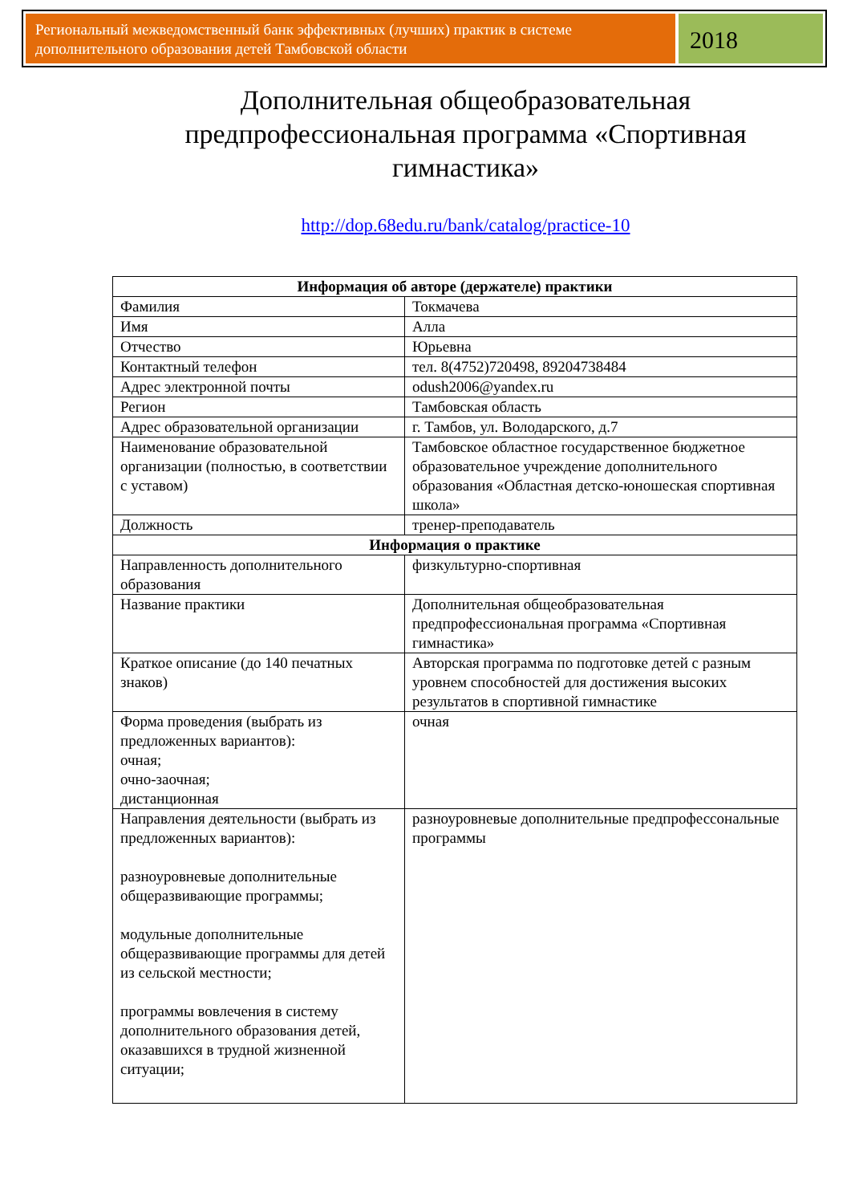Региональный межведомственный банк эффективных (лучших) практик в системе дополнительного образования детей Тамбовской области
2018
Дополнительная общеобразовательная предпрофессиональная программа «Спортивная гимнастика»
http://dop.68edu.ru/bank/catalog/practice-10
| Информация об авторе (держателе) практики | |
| --- | --- |
| Фамилия | Токмачева |
| Имя | Алла |
| Отчество | Юрьевна |
| Контактный телефон | тел. 8(4752)720498, 89204738484 |
| Адрес электронной почты | odush2006@yandex.ru |
| Регион | Тамбовская область |
| Адрес образовательной организации | г. Тамбов, ул. Володарского, д.7 |
| Наименование образовательной организации (полностью, в соответствии с уставом) | Тамбовское областное государственное бюджетное образовательное учреждение дополнительного образования «Областная детско-юношеская спортивная школа» |
| Должность | тренер-преподаватель |
| Информация о практике | |
| Направленность дополнительного образования | физкультурно-спортивная |
| Название практики | Дополнительная общеобразовательная предпрофессиональная программа «Спортивная гимнастика» |
| Краткое описание (до 140 печатных знаков) | Авторская программа по подготовке детей с разным уровнем способностей для достижения высоких результатов в спортивной гимнастике |
| Форма проведения (выбрать из предложенных вариантов): очная; очно-заочная; дистанционная | очная |
| Направления деятельности (выбрать из предложенных вариантов): разноуровневые дополнительные общеразвивающие программы; модульные дополнительные общеразвивающие программы для детей из сельской местности; программы вовлечения в систему дополнительного образования детей, оказавшихся в трудной жизненной ситуации; | разноуровневые дополнительные предпрофессональные программы |